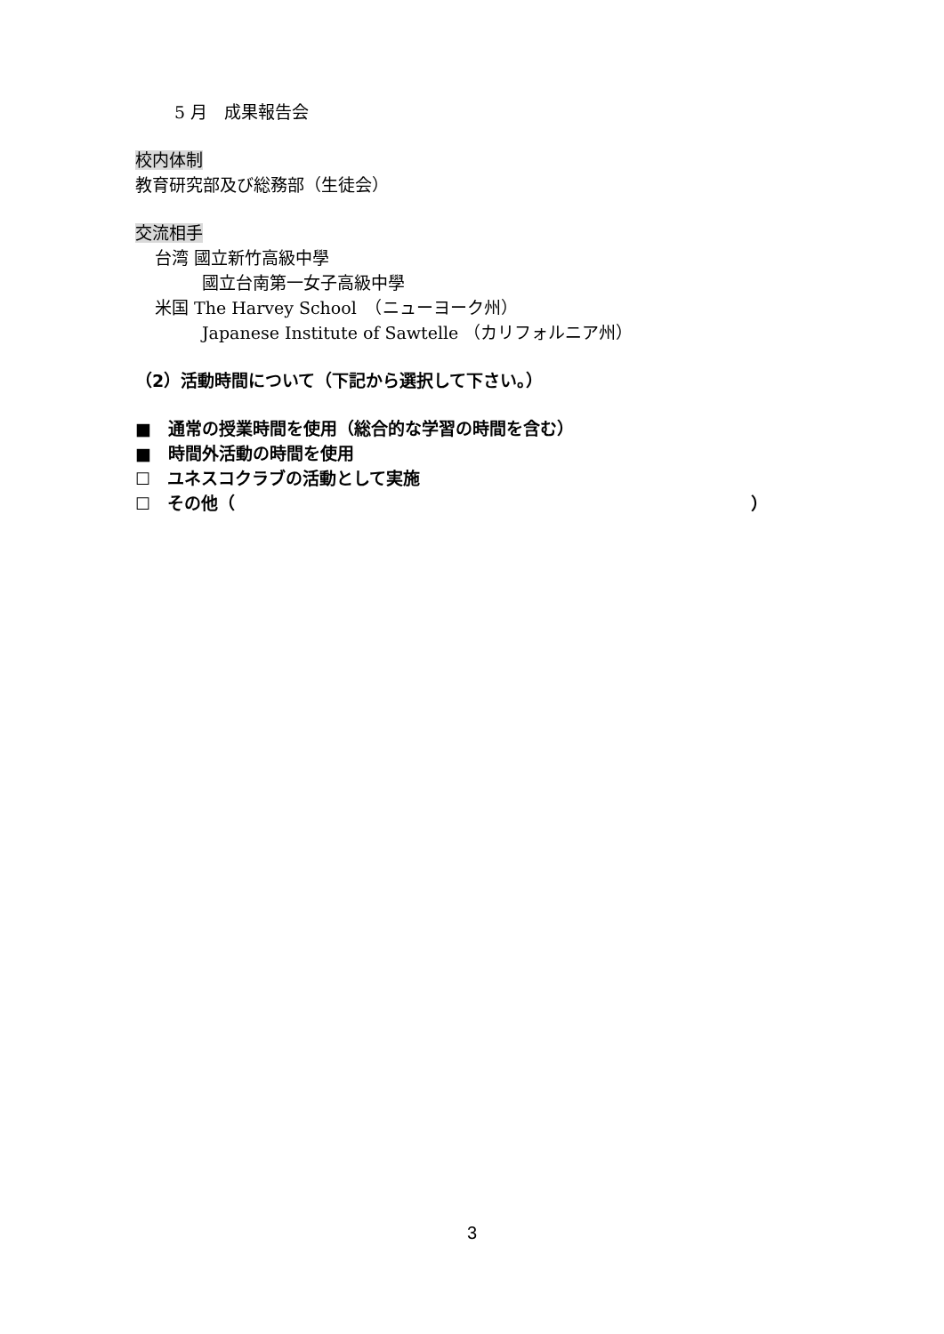5 月　成果報告会
校内体制
教育研究部及び総務部（生徒会）
交流相手
台湾 國立新竹高級中學
國立台南第一女子高級中學
米国 The Harvey School　（ニューヨーク州）
Japanese Institute of Sawtelle （カリフォルニア州）
（2）活動時間について（下記から選択して下さい。）
■　通常の授業時間を使用（総合的な学習の時間を含む）
■　時間外活動の時間を使用
☐　ユネスコクラブの活動として実施
☐　その他（ ）
3